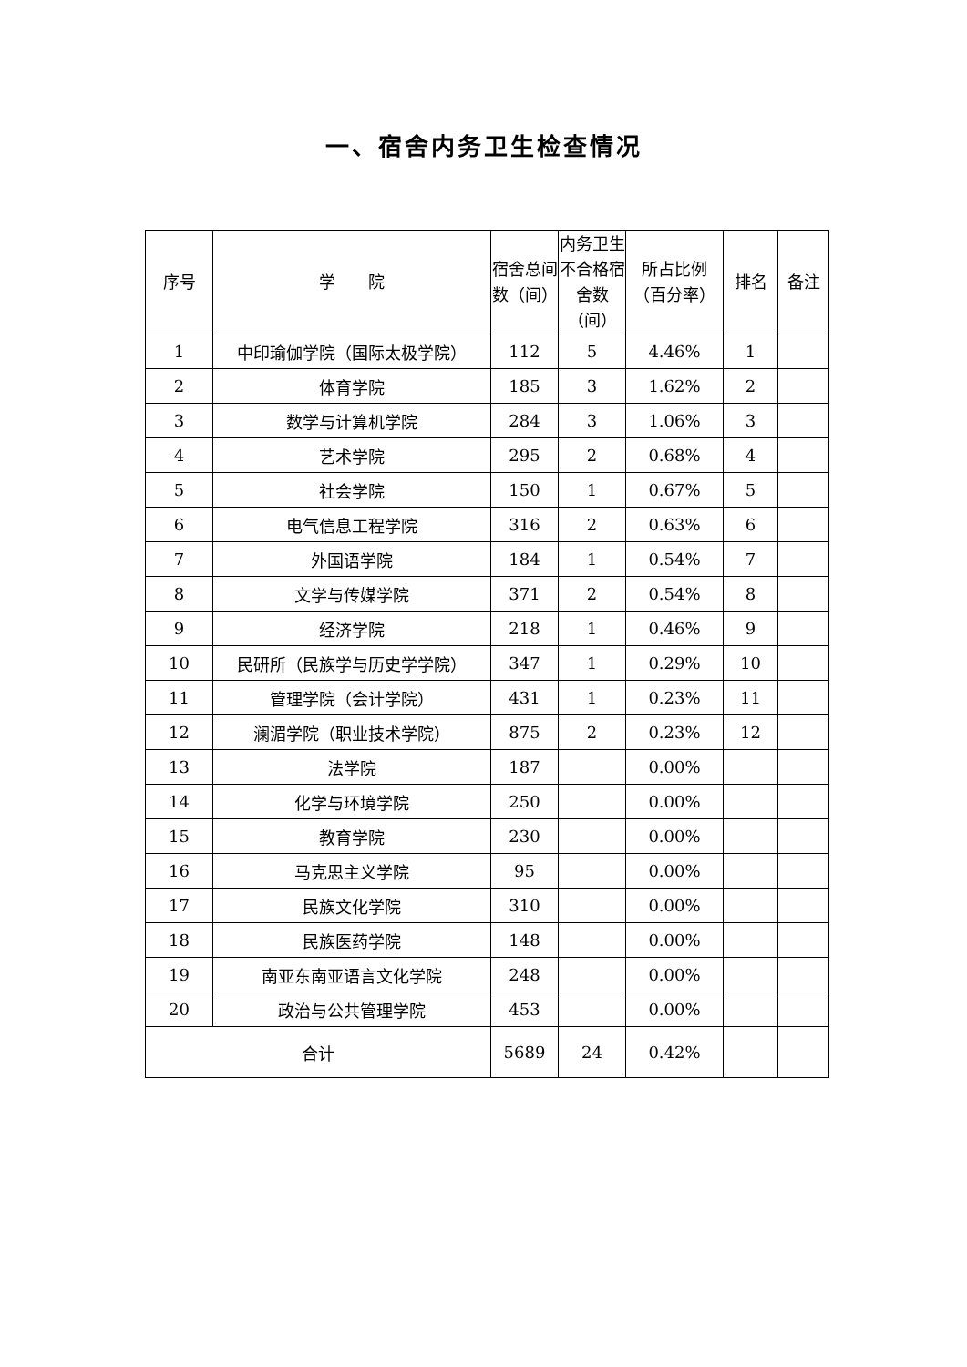一、宿舍内务卫生检查情况
| 序号 | 学 院 | 宿舍总间数（间） | 内务卫生不合格宿舍数（间） | 所占比例（百分率） | 排名 | 备注 |
| --- | --- | --- | --- | --- | --- | --- |
| 1 | 中印瑜伽学院（国际太极学院） | 112 | 5 | 4.46% | 1 | |
| 2 | 体育学院 | 185 | 3 | 1.62% | 2 | |
| 3 | 数学与计算机学院 | 284 | 3 | 1.06% | 3 | |
| 4 | 艺术学院 | 295 | 2 | 0.68% | 4 | |
| 5 | 社会学院 | 150 | 1 | 0.67% | 5 | |
| 6 | 电气信息工程学院 | 316 | 2 | 0.63% | 6 | |
| 7 | 外国语学院 | 184 | 1 | 0.54% | 7 | |
| 8 | 文学与传媒学院 | 371 | 2 | 0.54% | 8 | |
| 9 | 经济学院 | 218 | 1 | 0.46% | 9 | |
| 10 | 民研所（民族学与历史学学院） | 347 | 1 | 0.29% | 10 | |
| 11 | 管理学院（会计学院） | 431 | 1 | 0.23% | 11 | |
| 12 | 澜湄学院（职业技术学院） | 875 | 2 | 0.23% | 12 | |
| 13 | 法学院 | 187 | | 0.00% | | |
| 14 | 化学与环境学院 | 250 | | 0.00% | | |
| 15 | 教育学院 | 230 | | 0.00% | | |
| 16 | 马克思主义学院 | 95 | | 0.00% | | |
| 17 | 民族文化学院 | 310 | | 0.00% | | |
| 18 | 民族医药学院 | 148 | | 0.00% | | |
| 19 | 南亚东南亚语言文化学院 | 248 | | 0.00% | | |
| 20 | 政治与公共管理学院 | 453 | | 0.00% | | |
| 合计 | | 5689 | 24 | 0.42% | | |